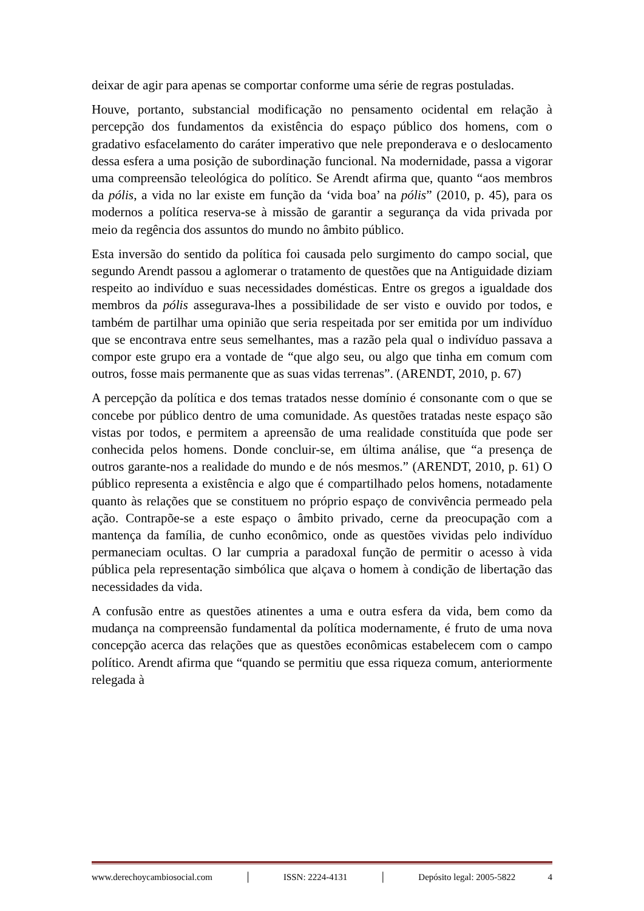deixar de agir para apenas se comportar conforme uma série de regras postuladas.
Houve, portanto, substancial modificação no pensamento ocidental em relação à percepção dos fundamentos da existência do espaço público dos homens, com o gradativo esfacelamento do caráter imperativo que nele preponderava e o deslocamento dessa esfera a uma posição de subordinação funcional. Na modernidade, passa a vigorar uma compreensão teleológica do político. Se Arendt afirma que, quanto “aos membros da pólis, a vida no lar existe em função da ‘vida boa’ na pólis” (2010, p. 45), para os modernos a política reserva-se à missão de garantir a segurança da vida privada por meio da regência dos assuntos do mundo no âmbito público.
Esta inversão do sentido da política foi causada pelo surgimento do campo social, que segundo Arendt passou a aglomerar o tratamento de questões que na Antiguidade diziam respeito ao indivíduo e suas necessidades domésticas. Entre os gregos a igualdade dos membros da pólis assegurava-lhes a possibilidade de ser visto e ouvido por todos, e também de partilhar uma opinião que seria respeitada por ser emitida por um indivíduo que se encontrava entre seus semelhantes, mas a razão pela qual o indivíduo passava a compor este grupo era a vontade de “que algo seu, ou algo que tinha em comum com outros, fosse mais permanente que as suas vidas terrenas”. (ARENDT, 2010, p. 67)
A percepção da política e dos temas tratados nesse domínio é consonante com o que se concebe por público dentro de uma comunidade. As questões tratadas neste espaço são vistas por todos, e permitem a apreensão de uma realidade constituída que pode ser conhecida pelos homens. Donde concluir-se, em última análise, que “a presença de outros garante-nos a realidade do mundo e de nós mesmos.” (ARENDT, 2010, p. 61) O público representa a existência e algo que é compartilhado pelos homens, notadamente quanto às relações que se constituem no próprio espaço de convivência permeado pela ação. Contrapõe-se a este espaço o âmbito privado, cerne da preocupação com a mantença da família, de cunho econômico, onde as questões vividas pelo indivíduo permaneciam ocultas. O lar cumpria a paradoxal função de permitir o acesso à vida pública pela representação simbólica que alçava o homem à condição de libertação das necessidades da vida.
A confusão entre as questões atinentes a uma e outra esfera da vida, bem como da mudança na compreensão fundamental da política modernamente, é fruto de uma nova concepção acerca das relações que as questões econômicas estabelecem com o campo político. Arendt afirma que “quando se permitiu que essa riqueza comum, anteriormente relegada à
www.derechoycambiosocial.com │ ISSN: 2224-4131 │ Depósito legal: 2005-5822 4